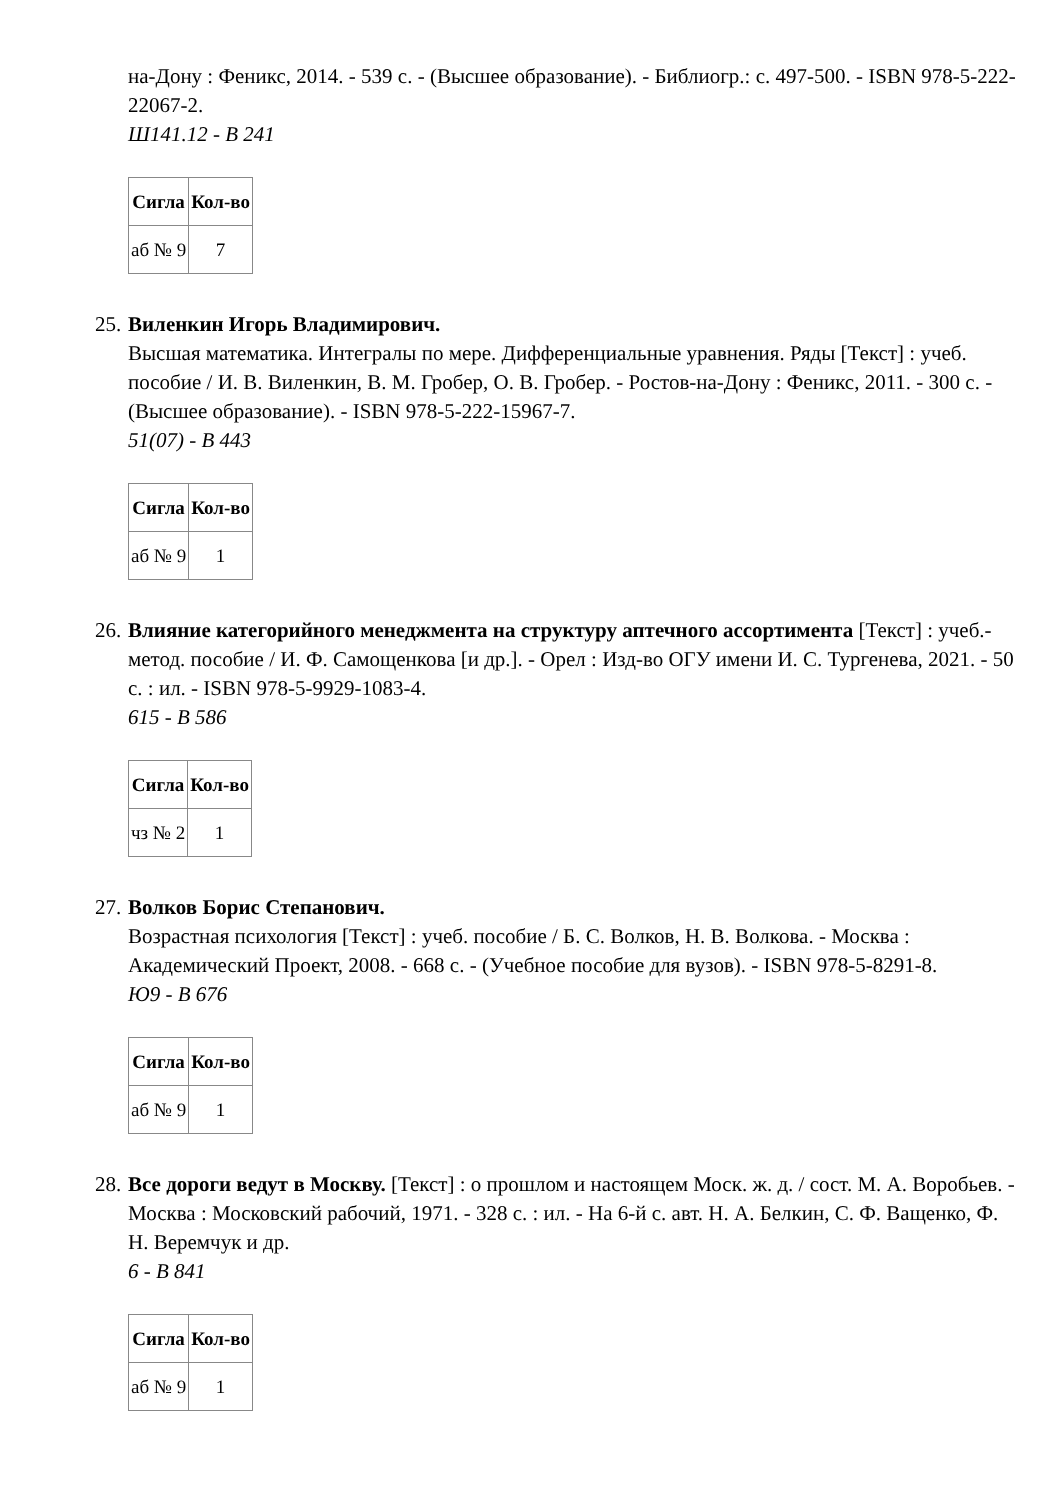на-Дону : Феникс, 2014. - 539 с. - (Высшее образование). - Библиогр.: с. 497-500. - ISBN 978-5-222-22067-2.
Ш141.12 - В 241
| Сигла | Кол-во |
| --- | --- |
| аб № 9 | 7 |
25. Виленкин Игорь Владимирович.
Высшая математика. Интегралы по мере. Дифференциальные уравнения. Ряды [Текст] : учеб. пособие / И. В. Виленкин, В. М. Гробер, О. В. Гробер. - Ростов-на-Дону : Феникс, 2011. - 300 с. - (Высшее образование). - ISBN 978-5-222-15967-7.
51(07) - В 443
| Сигла | Кол-во |
| --- | --- |
| аб № 9 | 1 |
26. Влияние категорийного менеджмента на структуру аптечного ассортимента [Текст] : учеб.-метод. пособие / И. Ф. Самощенкова [и др.]. - Орел : Изд-во ОГУ имени И. С. Тургенева, 2021. - 50 с. : ил. - ISBN 978-5-9929-1083-4.
615 - В 586
| Сигла | Кол-во |
| --- | --- |
| чз № 2 | 1 |
27. Волков Борис Степанович.
Возрастная психология [Текст] : учеб. пособие / Б. С. Волков, Н. В. Волкова. - Москва : Академический Проект, 2008. - 668 с. - (Учебное пособие для вузов). - ISBN 978-5-8291-8.
Ю9 - В 676
| Сигла | Кол-во |
| --- | --- |
| аб № 9 | 1 |
28. Все дороги ведут в Москву. [Текст] : о прошлом и настоящем Моск. ж. д. / сост. М. А. Воробьев. - Москва : Московский рабочий, 1971. - 328 с. : ил. - На 6-й с. авт. Н. А. Белкин, С. Ф. Ващенко, Ф. Н. Веремчук и др.
6 - В 841
| Сигла | Кол-во |
| --- | --- |
| аб № 9 | 1 |